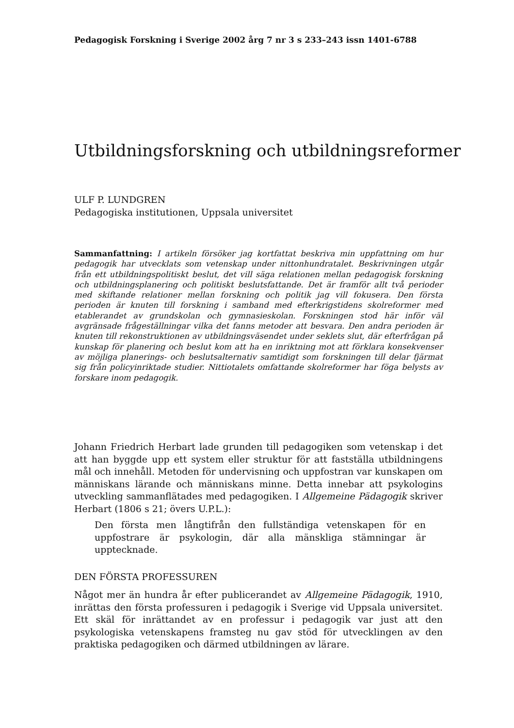Pedagogisk Forskning i Sverige 2002 årg 7 nr 3 s 233–243 issn 1401-6788
Utbildningsforskning och utbildningsreformer
ULF P. LUNDGREN
Pedagogiska institutionen, Uppsala universitet
Sammanfattning: I artikeln försöker jag kortfattat beskriva min uppfattning om hur pedagogik har utvecklats som vetenskap under nittonhundratalet. Beskrivningen utgår från ett utbildningspolitiskt beslut, det vill säga relationen mellan pedagogisk forskning och utbildningsplanering och politiskt beslutsfattande. Det är framför allt två perioder med skiftande relationer mellan forskning och politik jag vill fokusera. Den första perioden är knuten till forskning i samband med efterkrigstidens skolreformer med etablerandet av grundskolan och gymnasieskolan. Forskningen stod här inför väl avgränsade frågeställningar vilka det fanns metoder att besvara. Den andra perioden är knuten till rekonstruktionen av utbildningsväsendet under seklets slut, där efterfrågan på kunskap för planering och beslut kom att ha en inriktning mot att förklara konsekvenser av möjliga planerings- och beslutsalternativ samtidigt som forskningen till delar fjärmat sig från policyinriktade studier. Nittiotalets omfattande skolreformer har föga belysts av forskare inom pedagogik.
Johann Friedrich Herbart lade grunden till pedagogiken som vetenskap i det att han byggde upp ett system eller struktur för att fastställa utbildningens mål och innehåll. Metoden för undervisning och uppfostran var kunskapen om människans lärande och människans minne. Detta innebar att psykologins utveckling sammanflätades med pedagogiken. I Allgemeine Pädagogik skriver Herbart (1806 s 21; övers U.P.L.):
Den första men långtifrån den fullständiga vetenskapen för en uppfostrare är psykologin, där alla mänskliga stämningar är upptecknade.
DEN FÖRSTA PROFESSUREN
Något mer än hundra år efter publicerandet av Allgemeine Pädagogik, 1910, inrättas den första professuren i pedagogik i Sverige vid Uppsala universitet. Ett skäl för inrättandet av en professur i pedagogik var just att den psykologiska vetenskapens framsteg nu gav stöd för utvecklingen av den praktiska pedagogiken och därmed utbildningen av lärare.